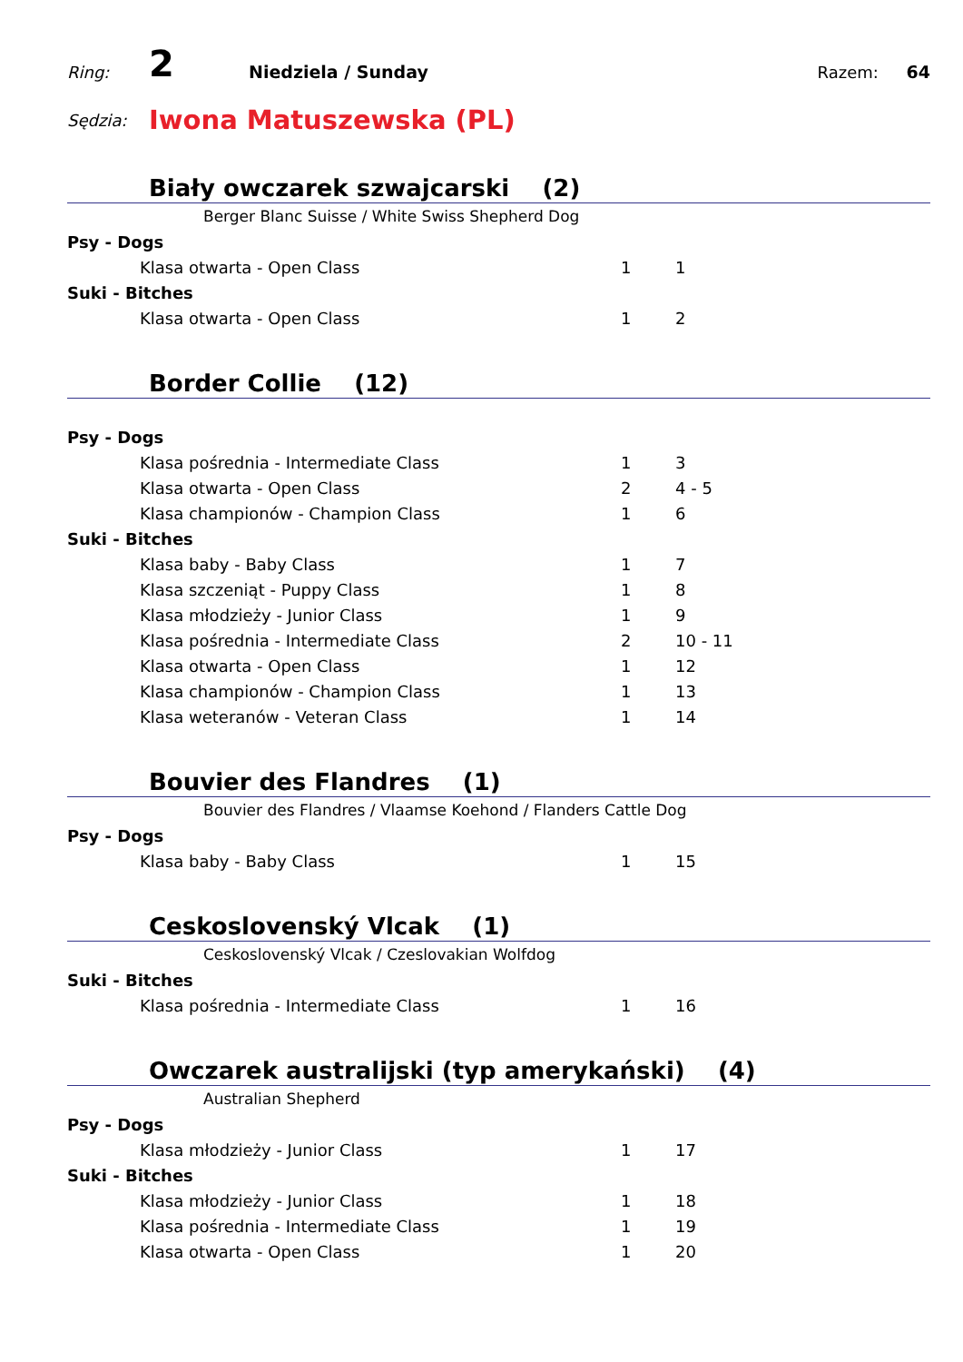Ring: 2 Niedziela / Sunday Razem: 64
Sędzia: Iwona Matuszewska (PL)
Biały owczarek szwajcarski (2)
Berger Blanc Suisse / White Swiss Shepherd Dog
| Psy - Dogs | | | |
| Klasa otwarta - Open Class | | 1 | 1 |
| Suki - Bitches | | | |
| Klasa otwarta - Open Class | | 1 | 2 |
Border Collie (12)
| Psy - Dogs | | | |
| Klasa pośrednia - Intermediate Class | | 1 | 3 |
| Klasa otwarta - Open Class | | 2 | 4 - 5 |
| Klasa championów - Champion Class | | 1 | 6 |
| Suki - Bitches | | | |
| Klasa baby - Baby Class | | 1 | 7 |
| Klasa szczeniąt - Puppy Class | | 1 | 8 |
| Klasa młodzieży - Junior Class | | 1 | 9 |
| Klasa pośrednia - Intermediate Class | | 2 | 10 - 11 |
| Klasa otwarta - Open Class | | 1 | 12 |
| Klasa championów - Champion Class | | 1 | 13 |
| Klasa weteranów - Veteran Class | | 1 | 14 |
Bouvier des Flandres (1)
Bouvier des Flandres / Vlaamse Koehond / Flanders Cattle Dog
| Psy - Dogs | | | |
| Klasa baby - Baby Class | | 1 | 15 |
Ceskoslovenský Vlcak (1)
Ceskoslovenský Vlcak / Czeslovakian Wolfdog
| Suki - Bitches | | | |
| Klasa pośrednia - Intermediate Class | | 1 | 16 |
Owczarek australijski (typ amerykański) (4)
Australian Shepherd
| Psy - Dogs | | | |
| Klasa młodzieży - Junior Class | | 1 | 17 |
| Suki - Bitches | | | |
| Klasa młodzieży - Junior Class | | 1 | 18 |
| Klasa pośrednia - Intermediate Class | | 1 | 19 |
| Klasa otwarta - Open Class | | 1 | 20 |